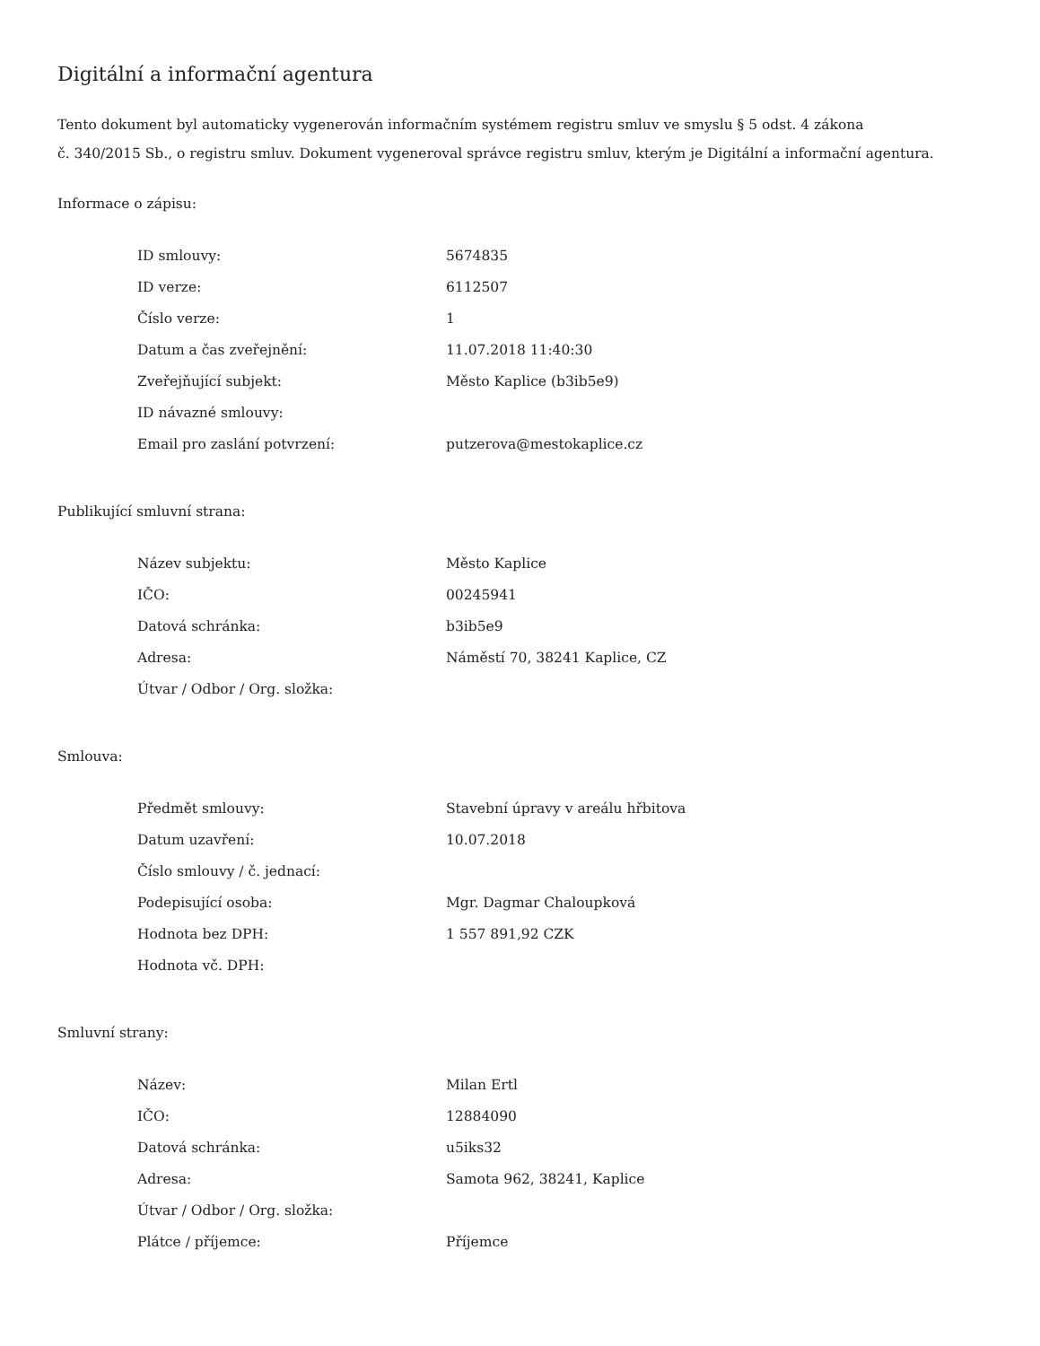Digitální a informační agentura
Tento dokument byl automaticky vygenerován informačním systémem registru smluv ve smyslu § 5 odst. 4 zákona
č. 340/2015 Sb., o registru smluv. Dokument vygeneroval správce registru smluv, kterým je Digitální a informační agentura.
Informace o zápisu:
| ID smlouvy: | 5674835 |
| ID verze: | 6112507 |
| Číslo verze: | 1 |
| Datum a čas zveřejnění: | 11.07.2018 11:40:30 |
| Zveřejňující subjekt: | Město Kaplice (b3ib5e9) |
| ID návazné smlouvy: | |
| Email pro zaslání potvrzení: | putzerova@mestokaplice.cz |
Publikující smluvní strana:
| Název subjektu: | Město Kaplice |
| IČO: | 00245941 |
| Datová schránka: | b3ib5e9 |
| Adresa: | Náměstí 70, 38241 Kaplice, CZ |
| Útvar / Odbor / Org. složka: | |
Smlouva:
| Předmět smlouvy: | Stavební úpravy v areálu hřbitova |
| Datum uzavření: | 10.07.2018 |
| Číslo smlouvy / č. jednací: | |
| Podepisující osoba: | Mgr. Dagmar Chaloupková |
| Hodnota bez DPH: | 1 557 891,92 CZK |
| Hodnota vč. DPH: | |
Smluvní strany:
| Název: | Milan Ertl |
| IČO: | 12884090 |
| Datová schránka: | u5iks32 |
| Adresa: | Samota 962, 38241, Kaplice |
| Útvar / Odbor / Org. složka: | |
| Plátce / příjemce: | Příjemce |